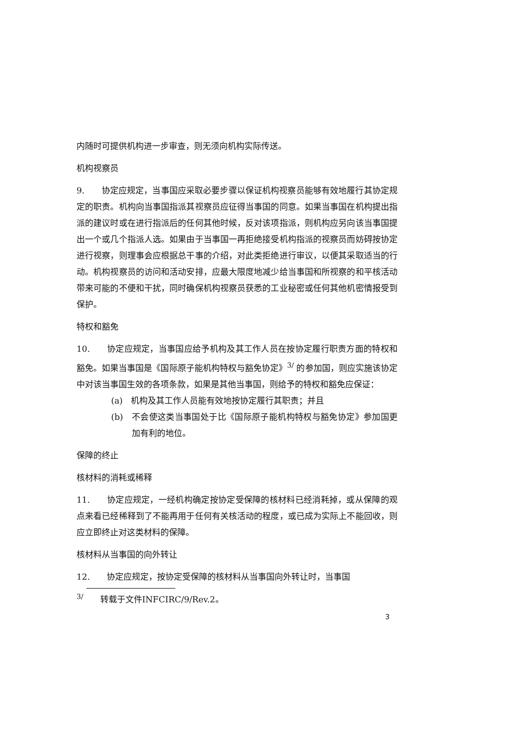内随时可提供机构进一步审查，则无须向机构实际传送。
机构视察员
9.　　协定应规定，当事国应采取必要步骤以保证机构视察员能够有效地履行其协定规定的职责。机构向当事国指派其视察员应征得当事国的同意。如果当事国在机构提出指派的建议时或在进行指派后的任何其他时候，反对该项指派，则机构应另向该当事国提出一个或几个指派人选。如果由于当事国一再拒绝接受机构指派的视察员而妨碍按协定进行视察，则理事会应根据总干事的介绍，对此类拒绝进行审议，以便其采取适当的行动。机构视察员的访问和活动安排，应最大限度地减少给当事国和所视察的和平核活动带来可能的不便和干扰，同时确保机构视察员获悉的工业秘密或任何其他机密情报受到保护。
特权和豁免
10.　　协定应规定，当事国应给予机构及其工作人员在按协定履行职责方面的特权和豁免。如果当事国是《国际原子能机构特权与豁免协定》<sup>3/</sup> 的参加国，则应实施该协定中对该当事国生效的各项条款，如果是其他当事国，则给予的特权和豁免应保证：
(a)　机构及其工作人员能有效地按协定履行其职责；并且
(b)　不会使这类当事国处于比《国际原子能机构特权与豁免协定》参加国更加有利的地位。
保障的终止
核材料的消耗或稀释
11.　　协定应规定，一经机构确定按协定受保障的核材料已经消耗掉，或从保障的观点来看已经稀释到了不能再用于任何有关核活动的程度，或已成为实际上不能回收，则应立即终止对这类材料的保障。
核材料从当事国的向外转让
12.　　协定应规定，按协定受保障的核材料从当事国向外转让时，当事国
<sup>3/</sup>　　转载于文件INFCIRC/9/Rev.2。
3